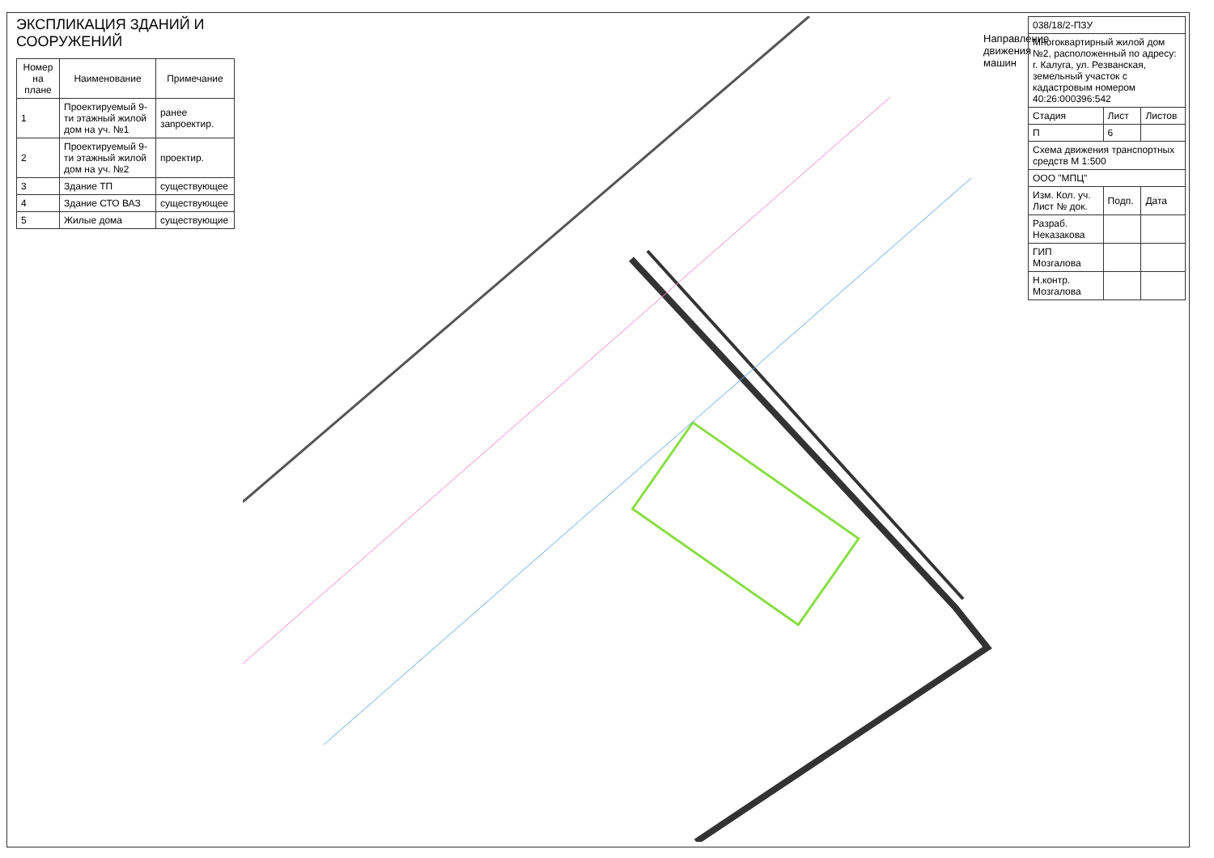ЭКСПЛИКАЦИЯ ЗДАНИЙ И СООРУЖЕНИЙ
| Номер на плане | Наименование | Примечание |
| --- | --- | --- |
| 1 | Проектируемый 9-ти этажный жилой дом на уч. №1 | ранее запроектир. |
| 2 | Проектируемый 9-ти этажный жилой дом на уч. №2 | проектир. |
| 3 | Здание ТП | существующее |
| 4 | Здание СТО ВАЗ | существующее |
| 5 | Жилые дома | существующие |
Направление движения машин
| 038/18/2-ПЗУ | | |
| Многоквартирный жилой дом №2, расположенный по адресу: г. Калуга, ул. Резванская, земельный участок с кадастровым номером 40:26:000396:542 | | |
| Стадия | Лист | Листов |
| П | 6 | |
| Схема движения транспортных средств М 1:500 | | |
| ООО "МПЦ" | | |
| Изм. Кол. уч. Лист № док. | Подп. | Дата |
| Разраб. Неказакова | | |
| ГИП Мозгалова | | |
| Н.контр. Мозгалова | | |